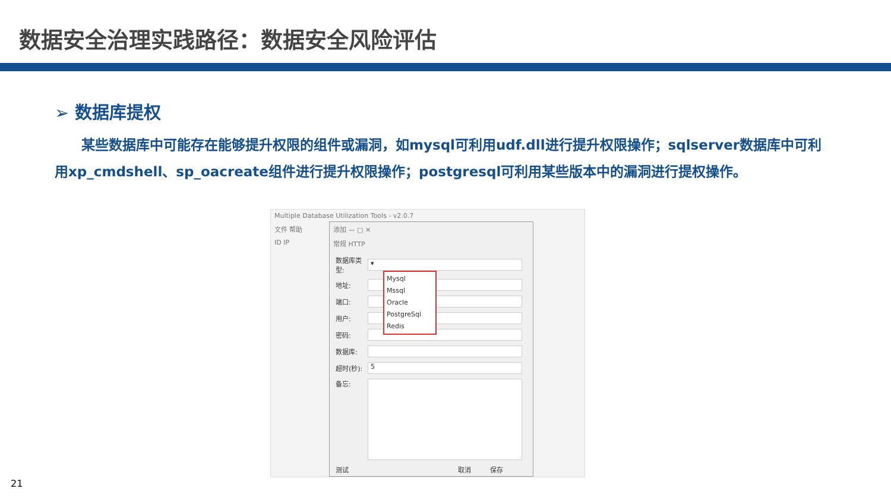数据安全治理实践路径：数据安全风险评估
➢ 数据库提权
某些数据库中可能存在能够提升权限的组件或漏洞，如mysql可利用udf.dll进行提升权限操作；sqlserver数据库中可利用xp_cmdshell、sp_oacreate组件进行提升权限操作；postgresql可利用某些版本中的漏洞进行提权操作。
Multiple Database Utilization Tools - v2.0.7
文件 帮助
ID IP
添加 — □ ✕
常规 HTTP
数据库类型:
▾
地址:
端口:
用户:
密码:
数据库:
超时(秒):
5
备忘:
测试 取消 保存
Mysql
Mssql
Oracle
PostgreSql
Redis
21